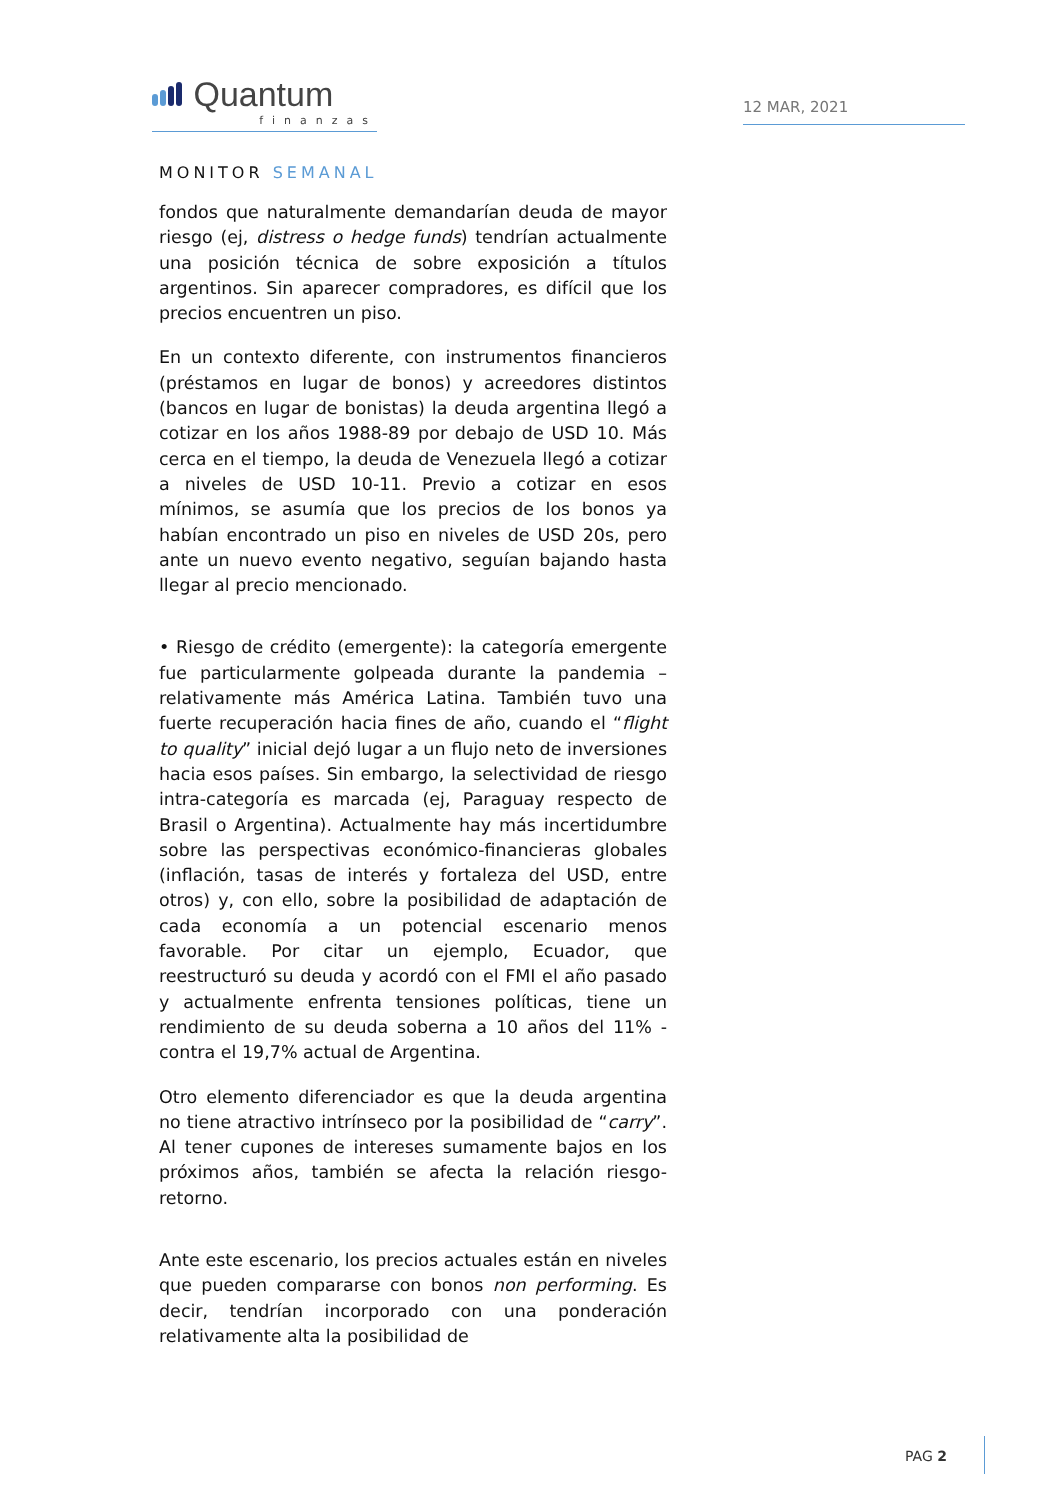Quantum
finanzas
12 MAR, 2021
MONITOR SEMANAL
fondos que naturalmente demandarían deuda de mayor riesgo (ej, distress o hedge funds) tendrían actualmente una posición técnica de sobre exposición a títulos argentinos. Sin aparecer compradores, es difícil que los precios encuentren un piso.
En un contexto diferente, con instrumentos financieros (préstamos en lugar de bonos) y acreedores distintos (bancos en lugar de bonistas) la deuda argentina llegó a cotizar en los años 1988-89 por debajo de USD 10. Más cerca en el tiempo, la deuda de Venezuela llegó a cotizar a niveles de USD 10-11. Previo a cotizar en esos mínimos, se asumía que los precios de los bonos ya habían encontrado un piso en niveles de USD 20s, pero ante un nuevo evento negativo, seguían bajando hasta llegar al precio mencionado.
• Riesgo de crédito (emergente): la categoría emergente fue particularmente golpeada durante la pandemia –relativamente más América Latina. También tuvo una fuerte recuperación hacia fines de año, cuando el “flight to quality” inicial dejó lugar a un flujo neto de inversiones hacia esos países. Sin embargo, la selectividad de riesgo intra-categoría es marcada (ej, Paraguay respecto de Brasil o Argentina). Actualmente hay más incertidumbre sobre las perspectivas económico-financieras globales (inflación, tasas de interés y fortaleza del USD, entre otros) y, con ello, sobre la posibilidad de adaptación de cada economía a un potencial escenario menos favorable. Por citar un ejemplo, Ecuador, que reestructuró su deuda y acordó con el FMI el año pasado y actualmente enfrenta tensiones políticas, tiene un rendimiento de su deuda soberna a 10 años del 11% -contra el 19,7% actual de Argentina.
Otro elemento diferenciador es que la deuda argentina no tiene atractivo intrínseco por la posibilidad de “carry”. Al tener cupones de intereses sumamente bajos en los próximos años, también se afecta la relación riesgo-retorno.
Ante este escenario, los precios actuales están en niveles que pueden compararse con bonos non performing. Es decir, tendrían incorporado con una ponderación relativamente alta la posibilidad de
PAG 2